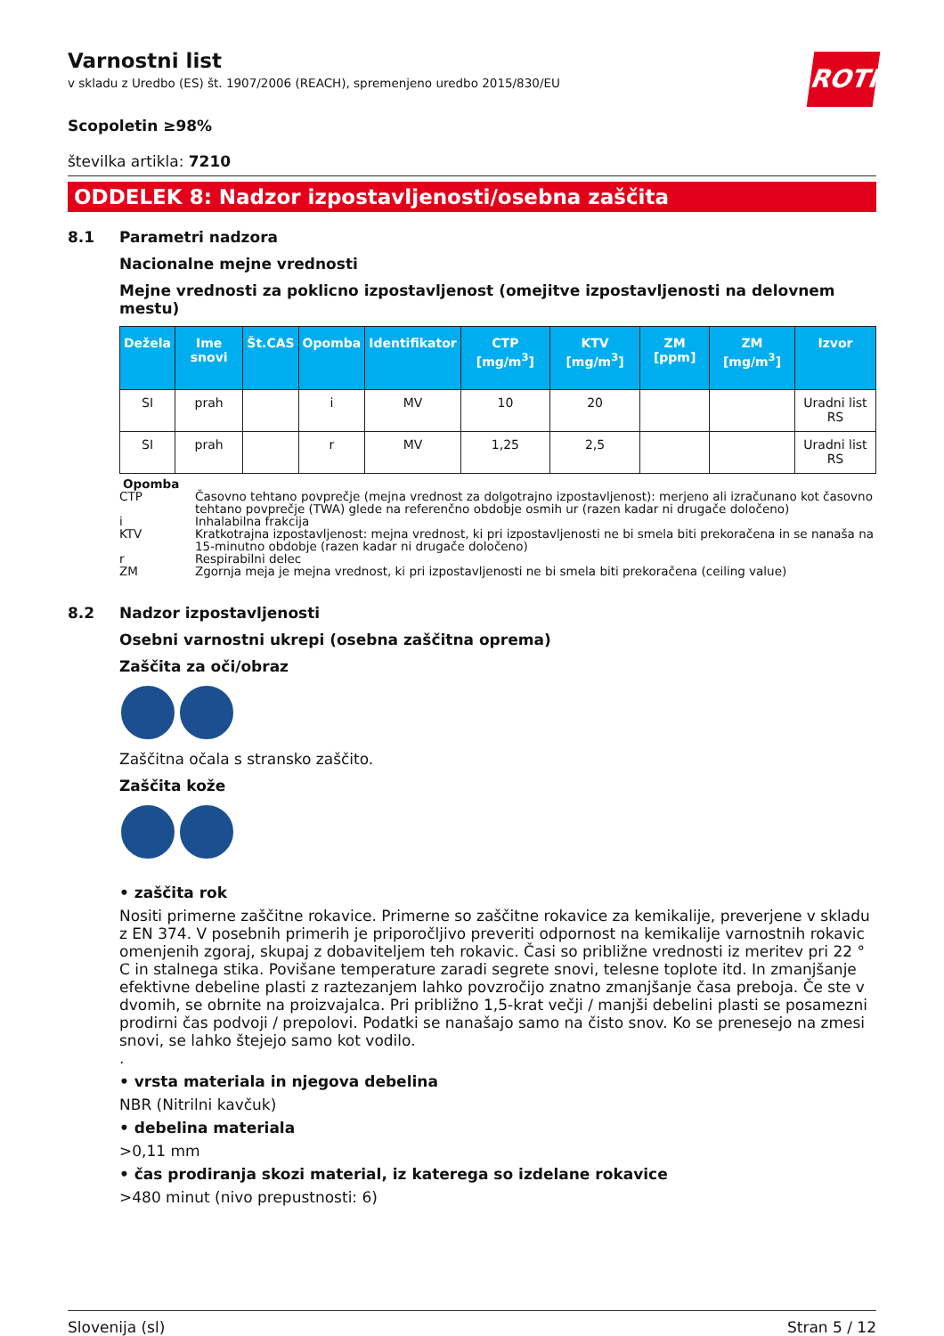Varnostni list
v skladu z Uredbo (ES) št. 1907/2006 (REACH), spremenjeno uredbo 2015/830/EU
ROTH
Scopoletin ≥98%
številka artikla: 7210
ODDELEK 8: Nadzor izpostavljenosti/osebna zaščita
8.1 Parametri nadzora
Nacionalne mejne vrednosti
Mejne vrednosti za poklicno izpostavljenost (omejitve izpostavljenosti na delovnem mestu)
| Dežela | Ime snovi | Št.CAS | Opomba | Identifikator | CTP [mg/m<sup>3</sup>] | KTV [mg/m<sup>3</sup>] | ZM [ppm] | ZM [mg/m<sup>3</sup>] | Izvor |
| --- | --- | --- | --- | --- | --- | --- | --- | --- | --- |
| SI | prah | | i | MV | 10 | 20 | | | Uradni list RS |
| SI | prah | | r | MV | 1,25 | 2,5 | | | Uradni list RS |
Opomba
CTP Časovno tehtano povprečje (mejna vrednost za dolgotrajno izpostavljenost): merjeno ali izračunano kot časovno tehtano povprečje (TWA) glede na referenčno obdobje osmih ur (razen kadar ni drugače določeno)
i Inhalabilna frakcija
KTV Kratkotrajna izpostavljenost: mejna vrednost, ki pri izpostavljenosti ne bi smela biti prekoračena in se nanaša na 15-minutno obdobje (razen kadar ni drugače določeno)
r Respirabilni delec
ZM Zgornja meja je mejna vrednost, ki pri izpostavljenosti ne bi smela biti prekoračena (ceiling value)
8.2 Nadzor izpostavljenosti
Osebni varnostni ukrepi (osebna zaščitna oprema)
Zaščita za oči/obraz
Zaščitna očala s stransko zaščito.
Zaščita kože
• zaščita rok
Nositi primerne zaščitne rokavice. Primerne so zaščitne rokavice za kemikalije, preverjene v skladu z EN 374. V posebnih primerih je priporočljivo preveriti odpornost na kemikalije varnostnih rokavic omenjenih zgoraj, skupaj z dobaviteljem teh rokavic. Časi so približne vrednosti iz meritev pri 22 ° C in stalnega stika. Povišane temperature zaradi segrete snovi, telesne toplote itd. In zmanjšanje efektivne debeline plasti z raztezanjem lahko povzročijo znatno zmanjšanje časa preboja. Če ste v dvomih, se obrnite na proizvajalca. Pri približno 1,5-krat večji / manjši debelini plasti se posamezni prodirni čas podvoji / prepolovi. Podatki se nanašajo samo na čisto snov. Ko se prenesejo na zmesi snovi, se lahko štejejo samo kot vodilo.
.
• vrsta materiala in njegova debelina
NBR (Nitrilni kavčuk)
• debelina materiala
>0,11 mm
• čas prodiranja skozi material, iz katerega so izdelane rokavice
>480 minut (nivo prepustnosti: 6)
Slovenija (sl) Stran 5 / 12